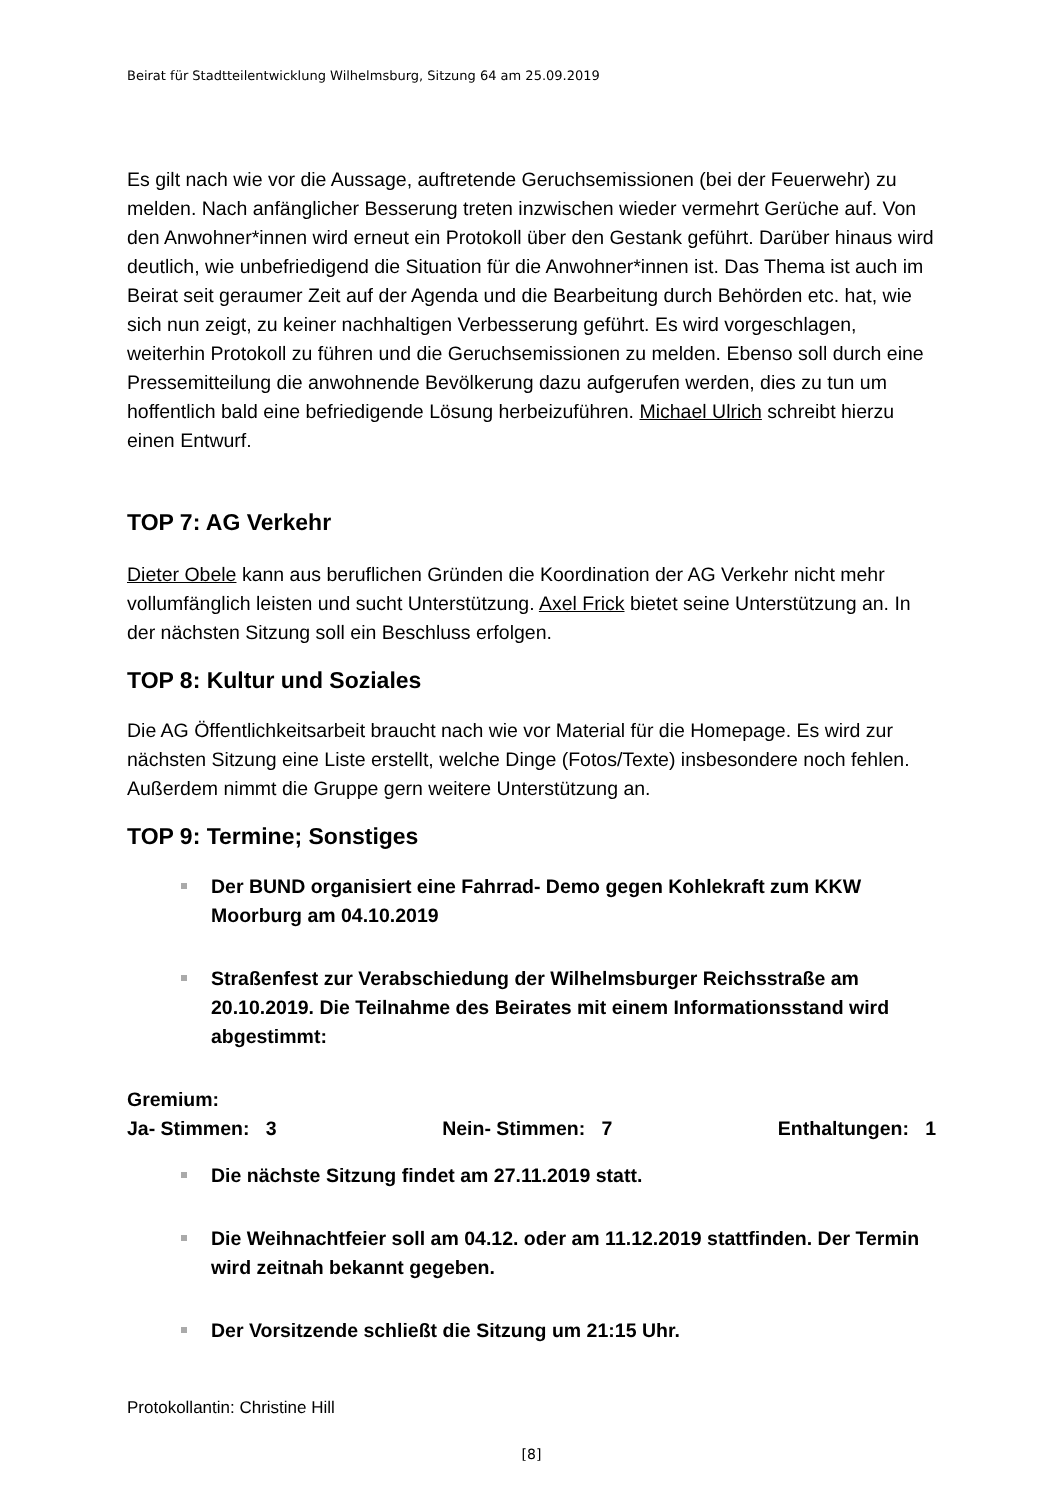Beirat für Stadtteilentwicklung Wilhelmsburg, Sitzung 64 am 25.09.2019
Es gilt nach wie vor die Aussage, auftretende Geruchsemissionen (bei der Feuerwehr) zu melden. Nach anfänglicher Besserung treten inzwischen wieder vermehrt Gerüche auf. Von den Anwohner*innen wird erneut ein Protokoll über den Gestank geführt. Darüber hinaus wird deutlich, wie unbefriedigend die Situation für die Anwohner*innen ist. Das Thema ist auch im Beirat seit geraumer Zeit auf der Agenda und die Bearbeitung durch Behörden etc. hat, wie sich nun zeigt, zu keiner nachhaltigen Verbesserung geführt. Es wird vorgeschlagen, weiterhin Protokoll zu führen und die Geruchsemissionen zu melden. Ebenso soll durch eine Pressemitteilung die anwohnende Bevölkerung dazu aufgerufen werden, dies zu tun um hoffentlich bald eine befriedigende Lösung herbeizuführen. Michael Ulrich schreibt hierzu einen Entwurf.
TOP 7: AG Verkehr
Dieter Obele kann aus beruflichen Gründen die Koordination der AG Verkehr nicht mehr vollumfänglich leisten und sucht Unterstützung. Axel Frick bietet seine Unterstützung an. In der nächsten Sitzung soll ein Beschluss erfolgen.
TOP 8: Kultur und Soziales
Die AG Öffentlichkeitsarbeit braucht nach wie vor Material für die Homepage. Es wird zur nächsten Sitzung eine Liste erstellt, welche Dinge (Fotos/Texte) insbesondere noch fehlen. Außerdem nimmt die Gruppe gern weitere Unterstützung an.
TOP 9: Termine; Sonstiges
Der BUND organisiert eine Fahrrad- Demo gegen Kohlekraft zum KKW Moorburg am 04.10.2019
Straßenfest zur Verabschiedung der Wilhelmsburger Reichsstraße am 20.10.2019. Die Teilnahme des Beirates mit einem Informationsstand wird abgestimmt:
Gremium:
Ja- Stimmen: 3 Nein- Stimmen: 7 Enthaltungen: 1
Die nächste Sitzung findet am 27.11.2019 statt.
Die Weihnachtfeier soll am 04.12. oder am 11.12.2019 stattfinden. Der Termin wird zeitnah bekannt gegeben.
Der Vorsitzende schließt die Sitzung um 21:15 Uhr.
Protokollantin: Christine Hill
[8]